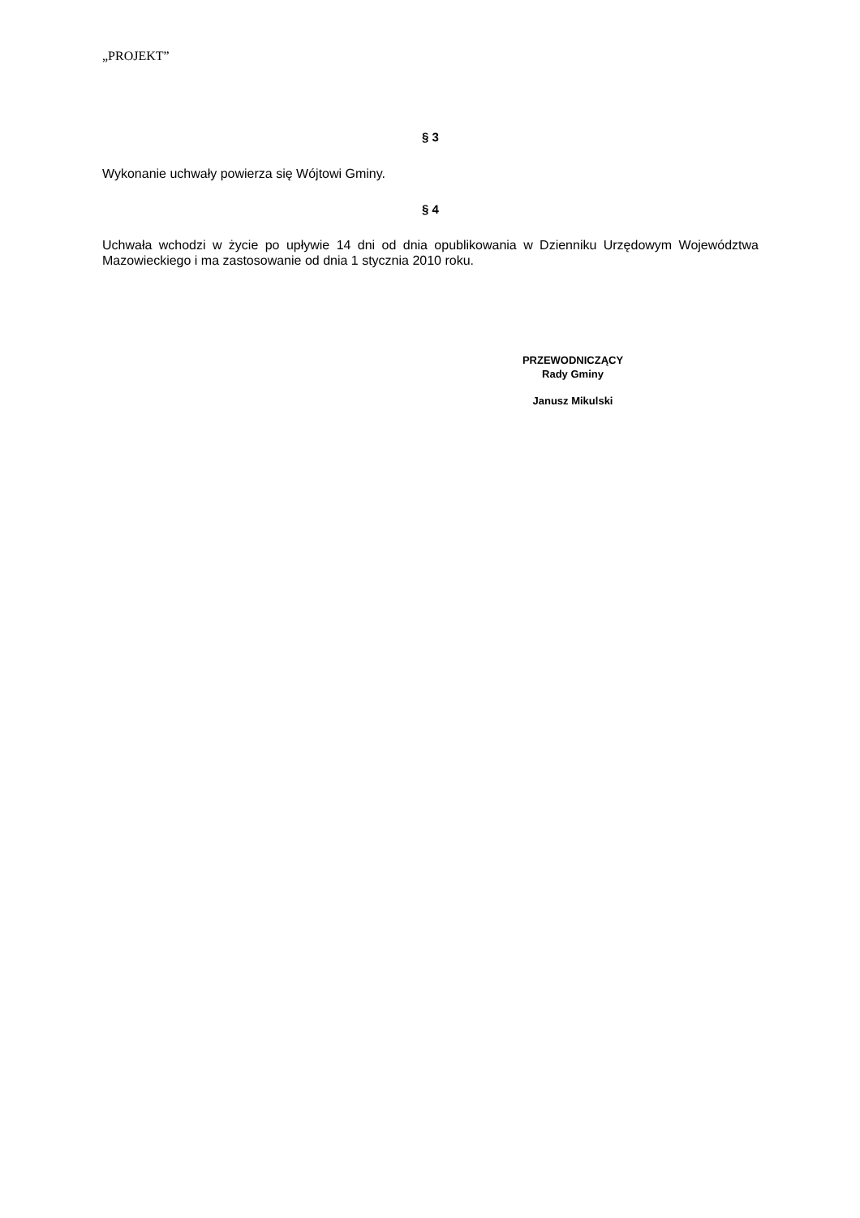„PROJEKT”
§ 3
Wykonanie uchwały powierza się Wójtowi Gminy.
§ 4
Uchwała wchodzi w życie po upływie 14 dni od dnia opublikowania w Dzienniku Urzędowym Województwa Mazowieckiego i ma zastosowanie od dnia 1 stycznia 2010 roku.
PRZEWODNICZĄCY
Rady Gminy
Janusz Mikulski